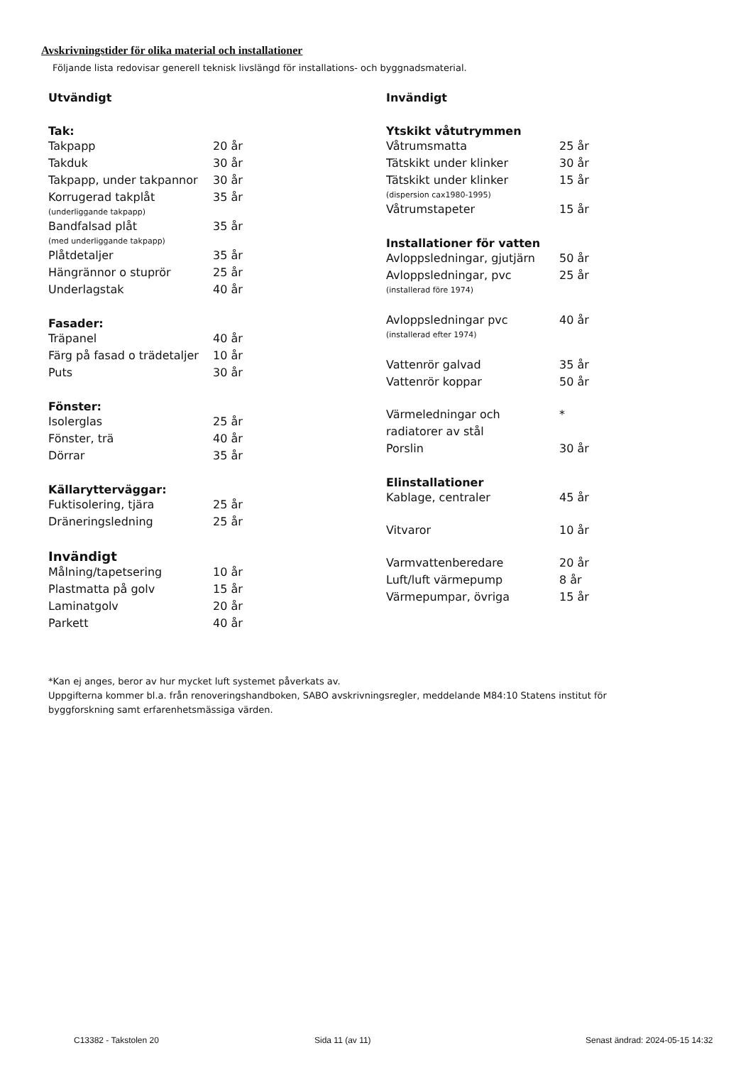Avskrivningstider för olika material och installationer
Följande lista redovisar generell teknisk livslängd för installations- och byggnadsmaterial.
Utvändigt
Tak:
| Takpapp | 20 år |
| Takduk | 30 år |
| Takpapp, under takpannor | 30 år |
| Korrugerad takplåt | 35 år |
| (underliggande takpapp) | |
| Bandfalsad plåt | 35 år |
| (med underliggande takpapp) | |
| Plåtdetaljer | 35 år |
| Hängrännor o stuprör | 25 år |
| Underlagstak | 40 år |
Fasader:
| Träpanel | 40 år |
| Färg på fasad o trädetaljer | 10 år |
| Puts | 30 år |
Fönster:
| Isolerglas | 25 år |
| Fönster, trä | 40 år |
| Dörrar | 35 år |
Källarytterväggar:
| Fuktisolering, tjära | 25 år |
| Dräneringsledning | 25 år |
Invändigt
| Målning/tapetsering | 10 år |
| Plastmatta på golv | 15 år |
| Laminatgolv | 20 år |
| Parkett | 40 år |
Invändigt
Ytskikt våtutrymmen
| Våtrumsmatta | 25 år |
| Tätskikt under klinker | 30 år |
| Tätskikt under klinker | 15 år |
| (dispersion cax1980-1995) | |
| Våtrumstapeter | 15 år |
Installationer för vatten
| Avloppsledningar, gjutjärn | 50 år |
| Avloppsledningar, pvc | 25 år |
| (installerad före 1974) | |
| Avloppsledningar pvc | 40 år |
| (installerad efter 1974) | |
| Vattenrör galvad | 35 år |
| Vattenrör koppar | 50 år |
| Värmeledningar och | * |
| radiatorer av stål | |
| Porslin | 30 år |
Elinstallationer
| Kablage, centraler | 45 år |
| Vitvaror | 10 år |
| Varmvattenberedare | 20 år |
| Luft/luft värmepump | 8 år |
| Värmepumpar, övriga | 15 år |
*Kan ej anges, beror av hur mycket luft systemet påverkats av.
Uppgifterna kommer bl.a. från renoveringshandboken, SABO avskrivningsregler, meddelande M84:10 Statens institut för
byggforskning samt erfarenhetsmässiga värden.
C13382 - Takstolen 20 Sida 11 (av 11)
Senast ändrad: 2024-05-15 14:32